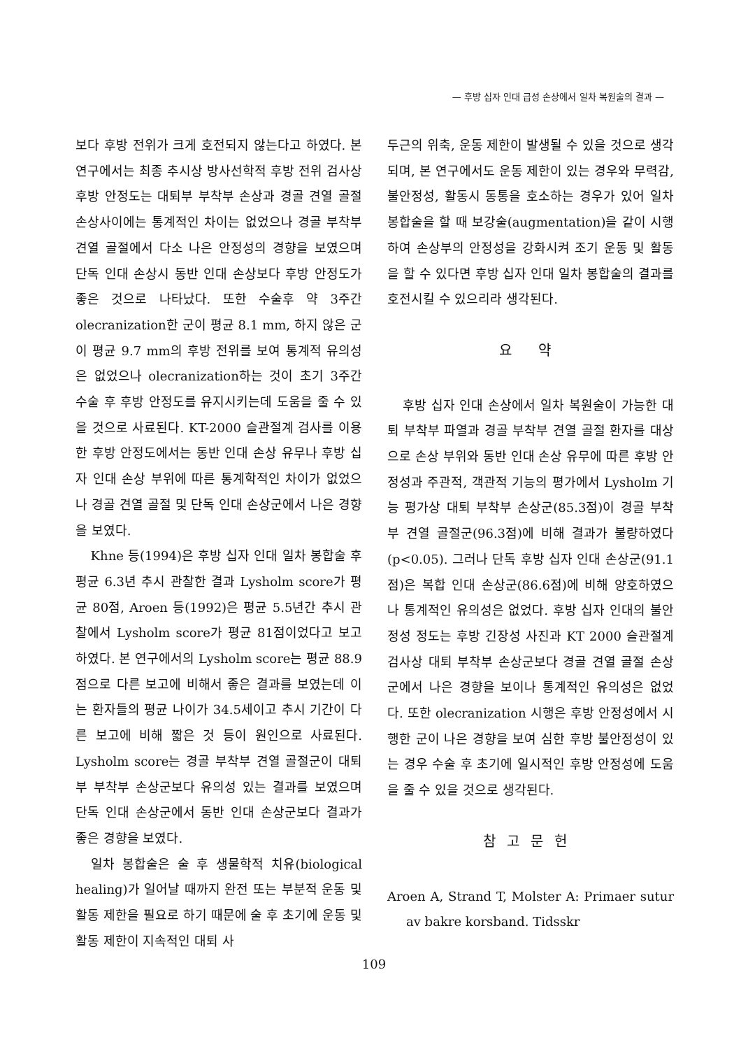— 후방 십자 인대 급성 손상에서 일차 복원술의 결과 —
보다 후방 전위가 크게 호전되지 않는다고 하였다. 본 연구에서는 최종 추시상 방사선학적 후방 전위 검사상 후방 안정도는 대퇴부 부착부 손상과 경골 견열 골절 손상사이에는 통계적인 차이는 없었으나 경골 부착부 견열 골절에서 다소 나은 안정성의 경향을 보였으며 단독 인대 손상시 동반 인대 손상보다 후방 안정도가 좋은 것으로 나타났다. 또한 수술후 약 3주간 olecranization한 군이 평균 8.1 mm, 하지 않은 군이 평균 9.7 mm의 후방 전위를 보여 통계적 유의성은 없었으나 olecranization하는 것이 초기 3주간 수술 후 후방 안정도를 유지시키는데 도움을 줄 수 있을 것으로 사료된다. KT-2000 슬관절계 검사를 이용한 후방 안정도에서는 동반 인대 손상 유무나 후방 십자 인대 손상 부위에 따른 통계학적인 차이가 없었으나 경골 견열 골절 및 단독 인대 손상군에서 나은 경향을 보였다.
Khne 등(1994)은 후방 십자 인대 일차 봉합술 후 평균 6.3년 추시 관찰한 결과 Lysholm score가 평균 80점, Aroen 등(1992)은 평균 5.5년간 추시 관찰에서 Lysholm score가 평균 81점이었다고 보고하였다. 본 연구에서의 Lysholm score는 평균 88.9점으로 다른 보고에 비해서 좋은 결과를 보였는데 이는 환자들의 평균 나이가 34.5세이고 추시 기간이 다른 보고에 비해 짧은 것 등이 원인으로 사료된다. Lysholm score는 경골 부착부 견열 골절군이 대퇴부 부착부 손상군보다 유의성 있는 결과를 보였으며 단독 인대 손상군에서 동반 인대 손상군보다 결과가 좋은 경향을 보였다.
일차 봉합술은 술 후 생물학적 치유(biological healing)가 일어날 때까지 완전 또는 부분적 운동 및 활동 제한을 필요로 하기 때문에 술 후 초기에 운동 및 활동 제한이 지속적인 대퇴 사
두근의 위축, 운동 제한이 발생될 수 있을 것으로 생각되며, 본 연구에서도 운동 제한이 있는 경우와 무력감, 불안정성, 활동시 동통을 호소하는 경우가 있어 일차 봉합술을 할 때 보강술(augmentation)을 같이 시행하여 손상부의 안정성을 강화시켜 조기 운동 및 활동을 할 수 있다면 후방 십자 인대 일차 봉합술의 결과를 호전시킬 수 있으리라 생각된다.
요 약
후방 십자 인대 손상에서 일차 복원술이 가능한 대퇴 부착부 파열과 경골 부착부 견열 골절 환자를 대상으로 손상 부위와 동반 인대 손상 유무에 따른 후방 안정성과 주관적, 객관적 기능의 평가에서 Lysholm 기능 평가상 대퇴 부착부 손상군(85.3점)이 경골 부착부 견열 골절군(96.3점)에 비해 결과가 불량하였다(p<0.05). 그러나 단독 후방 십자 인대 손상군(91.1점)은 복합 인대 손상군(86.6점)에 비해 양호하였으나 통계적인 유의성은 없었다. 후방 십자 인대의 불안정성 정도는 후방 긴장성 사진과 KT 2000 슬관절계 검사상 대퇴 부착부 손상군보다 경골 견열 골절 손상군에서 나은 경향을 보이나 통계적인 유의성은 없었다. 또한 olecranization 시행은 후방 안정성에서 시행한 군이 나은 경향을 보여 심한 후방 불안정성이 있는 경우 수술 후 초기에 일시적인 후방 안정성에 도움을 줄 수 있을 것으로 생각된다.
참고문헌
Aroen A, Strand T, Molster A: Primaer sutur av bakre korsband. Tidsskr
109